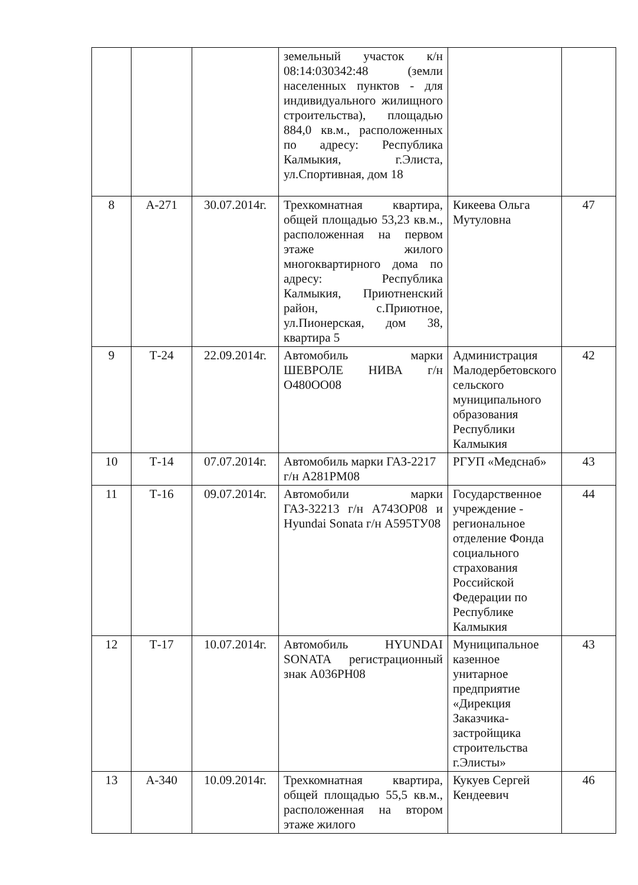| | | | земельный участок к/н 08:14:030342:48 (земли населенных пунктов - для индивидуального жилищного строительства), площадью 884,0 кв.м., расположенных по адресу: Республика Калмыкия, г.Элиста, ул.Спортивная, дом 18 | | |
| 8 | А-271 | 30.07.2014г. | Трехкомнатная квартира, общей площадью 53,23 кв.м., расположенная на первом этаже жилого многоквартирного дома по адресу: Республика Калмыкия, Приютненский район, с.Приютное, ул.Пионерская, дом 38, квартира 5 | Кикеева Ольга Мутуловна | 47 |
| 9 | Т-24 | 22.09.2014г. | Автомобиль марки ШЕВРОЛЕ НИВА г/н О480ОО08 | Администрация Малодербетовского сельского муниципального образования Республики Калмыкия | 42 |
| 10 | Т-14 | 07.07.2014г. | Автомобиль марки ГАЗ-2217 г/н А281РМ08 | РГУП «Медснаб» | 43 |
| 11 | Т-16 | 09.07.2014г. | Автомобили марки ГАЗ-32213 г/н А743ОР08 и Hyundai Sonata г/н А595ТУ08 | Государственное учреждение - региональное отделение Фонда социального страхования Российской Федерации по Республике Калмыкия | 44 |
| 12 | Т-17 | 10.07.2014г. | Автомобиль HYUNDAI SONATA регистрационный знак А036РН08 | Муниципальное казенное унитарное предприятие «Дирекция Заказчика-застройщика строительства г.Элисты» | 43 |
| 13 | А-340 | 10.09.2014г. | Трехкомнатная квартира, общей площадью 55,5 кв.м., расположенная на втором этаже жилого | Кукуев Сергей Кендеевич | 46 |